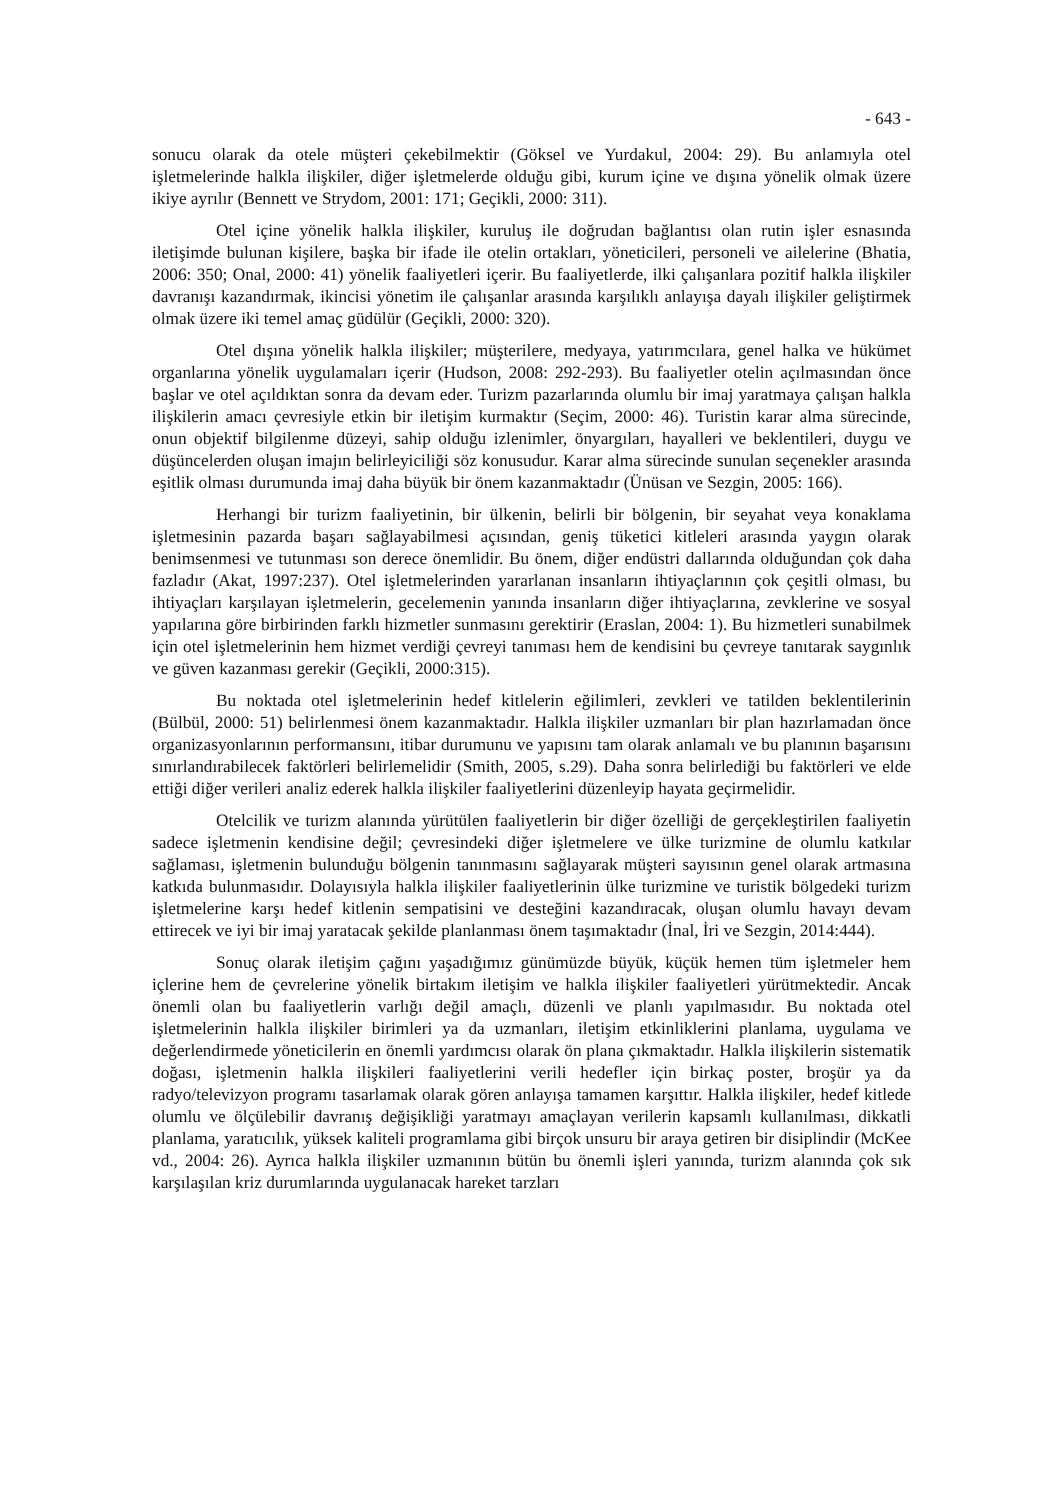- 643 -
sonucu olarak da otele müşteri çekebilmektir (Göksel ve Yurdakul, 2004: 29). Bu anlamıyla otel işletmelerinde halkla ilişkiler, diğer işletmelerde olduğu gibi, kurum içine ve dışına yönelik olmak üzere ikiye ayrılır (Bennett ve Strydom, 2001: 171; Geçikli, 2000: 311).
Otel içine yönelik halkla ilişkiler, kuruluş ile doğrudan bağlantısı olan rutin işler esnasında iletişimde bulunan kişilere, başka bir ifade ile otelin ortakları, yöneticileri, personeli ve ailelerine (Bhatia, 2006: 350; Onal, 2000: 41) yönelik faaliyetleri içerir. Bu faaliyetlerde, ilki çalışanlara pozitif halkla ilişkiler davranışı kazandırmak, ikincisi yönetim ile çalışanlar arasında karşılıklı anlayışa dayalı ilişkiler geliştirmek olmak üzere iki temel amaç güdülür (Geçikli, 2000: 320).
Otel dışına yönelik halkla ilişkiler; müşterilere, medyaya, yatırımcılara, genel halka ve hükümet organlarına yönelik uygulamaları içerir (Hudson, 2008: 292-293). Bu faaliyetler otelin açılmasından önce başlar ve otel açıldıktan sonra da devam eder. Turizm pazarlarında olumlu bir imaj yaratmaya çalışan halkla ilişkilerin amacı çevresiyle etkin bir iletişim kurmaktır (Seçim, 2000: 46). Turistin karar alma sürecinde, onun objektif bilgilenme düzeyi, sahip olduğu izlenimler, önyargıları, hayalleri ve beklentileri, duygu ve düşüncelerden oluşan imajın belirleyiciliği söz konusudur. Karar alma sürecinde sunulan seçenekler arasında eşitlik olması durumunda imaj daha büyük bir önem kazanmaktadır (Ünüsan ve Sezgin, 2005: 166).
Herhangi bir turizm faaliyetinin, bir ülkenin, belirli bir bölgenin, bir seyahat veya konaklama işletmesinin pazarda başarı sağlayabilmesi açısından, geniş tüketici kitleleri arasında yaygın olarak benimsenmesi ve tutunması son derece önemlidir. Bu önem, diğer endüstri dallarında olduğundan çok daha fazladır (Akat, 1997:237). Otel işletmelerinden yararlanan insanların ihtiyaçlarının çok çeşitli olması, bu ihtiyaçları karşılayan işletmelerin, gecelemenin yanında insanların diğer ihtiyaçlarına, zevklerine ve sosyal yapılarına göre birbirinden farklı hizmetler sunmasını gerektirir (Eraslan, 2004: 1). Bu hizmetleri sunabilmek için otel işletmelerinin hem hizmet verdiği çevreyi tanıması hem de kendisini bu çevreye tanıtarak saygınlık ve güven kazanması gerekir (Geçikli, 2000:315).
Bu noktada otel işletmelerinin hedef kitlelerin eğilimleri, zevkleri ve tatilden beklentilerinin (Bülbül, 2000: 51) belirlenmesi önem kazanmaktadır. Halkla ilişkiler uzmanları bir plan hazırlamadan önce organizasyonlarının performansını, itibar durumunu ve yapısını tam olarak anlamalı ve bu planının başarısını sınırlandırabilecek faktörleri belirlemelidir (Smith, 2005, s.29). Daha sonra belirlediği bu faktörleri ve elde ettiği diğer verileri analiz ederek halkla ilişkiler faaliyetlerini düzenleyip hayata geçirmelidir.
Otelcilik ve turizm alanında yürütülen faaliyetlerin bir diğer özelliği de gerçekleştirilen faaliyetin sadece işletmenin kendisine değil; çevresindeki diğer işletmelere ve ülke turizmine de olumlu katkılar sağlaması, işletmenin bulunduğu bölgenin tanınmasını sağlayarak müşteri sayısının genel olarak artmasına katkıda bulunmasıdır. Dolayısıyla halkla ilişkiler faaliyetlerinin ülke turizmine ve turistik bölgedeki turizm işletmelerine karşı hedef kitlenin sempatisini ve desteğini kazandıracak, oluşan olumlu havayı devam ettirecek ve iyi bir imaj yaratacak şekilde planlanması önem taşımaktadır (İnal, İri ve Sezgin, 2014:444).
Sonuç olarak iletişim çağını yaşadığımız günümüzde büyük, küçük hemen tüm işletmeler hem içlerine hem de çevrelerine yönelik birtakım iletişim ve halkla ilişkiler faaliyetleri yürütmektedir. Ancak önemli olan bu faaliyetlerin varlığı değil amaçlı, düzenli ve planlı yapılmasıdır. Bu noktada otel işletmelerinin halkla ilişkiler birimleri ya da uzmanları, iletişim etkinliklerini planlama, uygulama ve değerlendirmede yöneticilerin en önemli yardımcısı olarak ön plana çıkmaktadır. Halkla ilişkilerin sistematik doğası, işletmenin halkla ilişkileri faaliyetlerini verili hedefler için birkaç poster, broşür ya da radyo/televizyon programı tasarlamak olarak gören anlayışa tamamen karşıttır. Halkla ilişkiler, hedef kitlede olumlu ve ölçülebilir davranış değişikliği yaratmayı amaçlayan verilerin kapsamlı kullanılması, dikkatli planlama, yaratıcılık, yüksek kaliteli programlama gibi birçok unsuru bir araya getiren bir disiplindir (McKee vd., 2004: 26). Ayrıca halkla ilişkiler uzmanının bütün bu önemli işleri yanında, turizm alanında çok sık karşılaşılan kriz durumlarında uygulanacak hareket tarzları